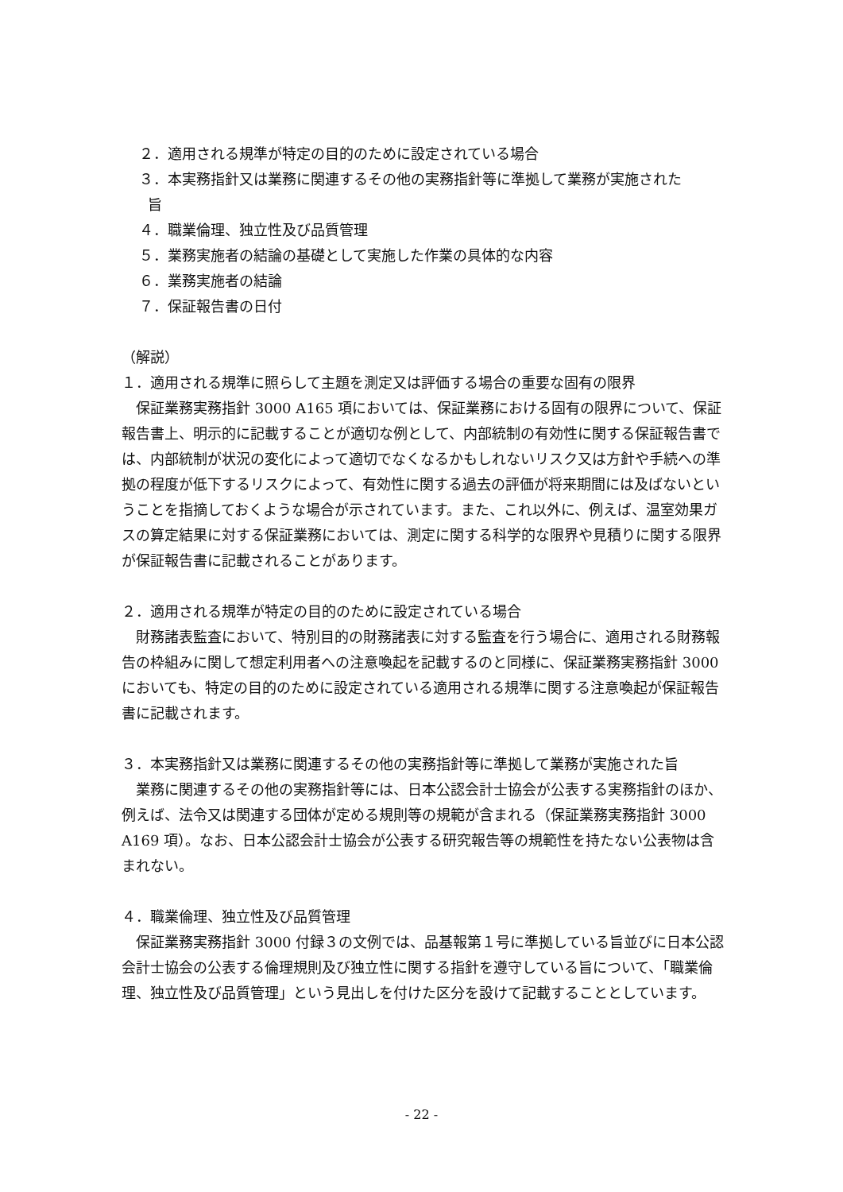２．適用される規準が特定の目的のために設定されている場合
３．本実務指針又は業務に関連するその他の実務指針等に準拠して業務が実施された
旨
４．職業倫理、独立性及び品質管理
５．業務実施者の結論の基礎として実施した作業の具体的な内容
６．業務実施者の結論
７．保証報告書の日付
（解説）
１．適用される規準に照らして主題を測定又は評価する場合の重要な固有の限界
保証業務実務指針 3000 A165 項においては、保証業務における固有の限界について、保証報告書上、明示的に記載することが適切な例として、内部統制の有効性に関する保証報告書では、内部統制が状況の変化によって適切でなくなるかもしれないリスク又は方針や手続への準拠の程度が低下するリスクによって、有効性に関する過去の評価が将来期間には及ばないということを指摘しておくような場合が示されています。また、これ以外に、例えば、温室効果ガスの算定結果に対する保証業務においては、測定に関する科学的な限界や見積りに関する限界が保証報告書に記載されることがあります。
２．適用される規準が特定の目的のために設定されている場合
財務諸表監査において、特別目的の財務諸表に対する監査を行う場合に、適用される財務報告の枠組みに関して想定利用者への注意喚起を記載するのと同様に、保証業務実務指針 3000 においても、特定の目的のために設定されている適用される規準に関する注意喚起が保証報告書に記載されます。
３．本実務指針又は業務に関連するその他の実務指針等に準拠して業務が実施された旨
業務に関連するその他の実務指針等には、日本公認会計士協会が公表する実務指針のほか、例えば、法令又は関連する団体が定める規則等の規範が含まれる（保証業務実務指針 3000 A169 項）。なお、日本公認会計士協会が公表する研究報告等の規範性を持たない公表物は含まれない。
４．職業倫理、独立性及び品質管理
保証業務実務指針 3000 付録３の文例では、品基報第１号に準拠している旨並びに日本公認会計士協会の公表する倫理規則及び独立性に関する指針を遵守している旨について、「職業倫理、独立性及び品質管理」という見出しを付けた区分を設けて記載することとしています。
- 22 -